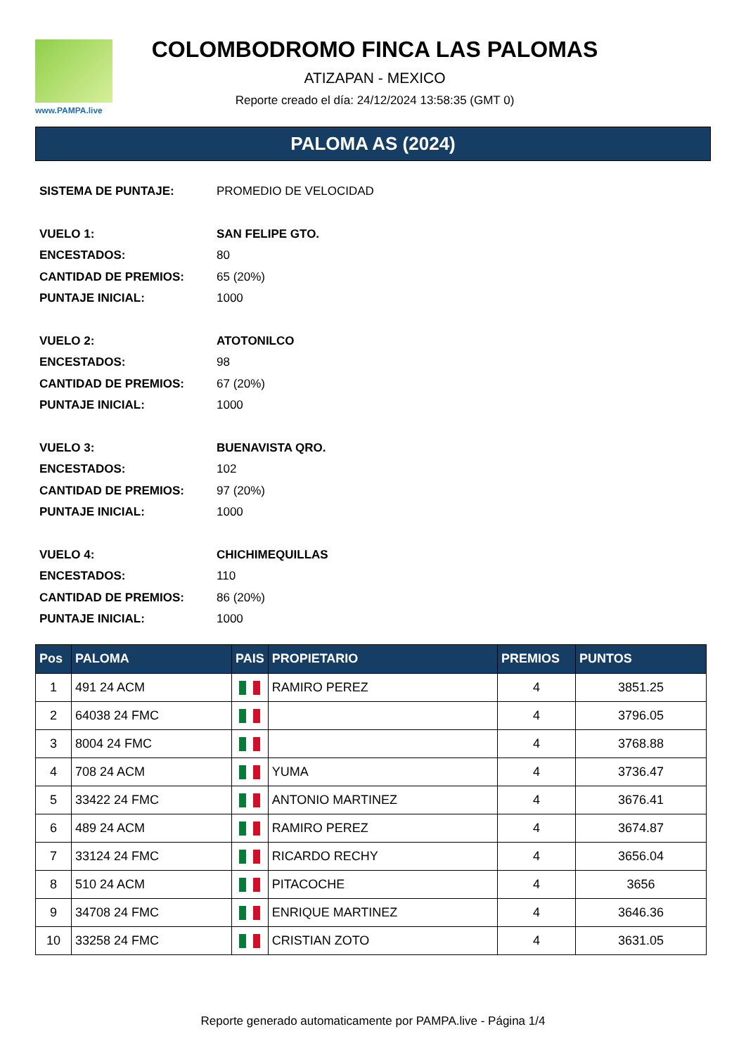www.PAMPA.live
COLOMBODROMO FINCA LAS PALOMAS
ATIZAPAN - MEXICO
Reporte creado el día: 24/12/2024 13:58:35 (GMT 0)
PALOMA AS (2024)
| SISTEMA DE PUNTAJE: | PROMEDIO DE VELOCIDAD |
| VUELO 1: | SAN FELIPE GTO. |
| ENCESTADOS: | 80 |
| CANTIDAD DE PREMIOS: | 65 (20%) |
| PUNTAJE INICIAL: | 1000 |
| VUELO 2: | ATOTONILCO |
| ENCESTADOS: | 98 |
| CANTIDAD DE PREMIOS: | 67 (20%) |
| PUNTAJE INICIAL: | 1000 |
| VUELO 3: | BUENAVISTA QRO. |
| ENCESTADOS: | 102 |
| CANTIDAD DE PREMIOS: | 97 (20%) |
| PUNTAJE INICIAL: | 1000 |
| VUELO 4: | CHICHIMEQUILLAS |
| ENCESTADOS: | 110 |
| CANTIDAD DE PREMIOS: | 86 (20%) |
| PUNTAJE INICIAL: | 1000 |
| Pos | PALOMA | PAIS | PROPIETARIO | PREMIOS | PUNTOS |
| --- | --- | --- | --- | --- | --- |
| 1 | 491 24 ACM | | RAMIRO PEREZ | 4 | 3851.25 |
| 2 | 64038 24 FMC | | | 4 | 3796.05 |
| 3 | 8004 24 FMC | | | 4 | 3768.88 |
| 4 | 708 24 ACM | | YUMA | 4 | 3736.47 |
| 5 | 33422 24 FMC | | ANTONIO MARTINEZ | 4 | 3676.41 |
| 6 | 489 24 ACM | | RAMIRO PEREZ | 4 | 3674.87 |
| 7 | 33124 24 FMC | | RICARDO RECHY | 4 | 3656.04 |
| 8 | 510 24 ACM | | PITACOCHE | 4 | 3656 |
| 9 | 34708 24 FMC | | ENRIQUE MARTINEZ | 4 | 3646.36 |
| 10 | 33258 24 FMC | | CRISTIAN ZOTO | 4 | 3631.05 |
Reporte generado automaticamente por PAMPA.live - Página 1/4